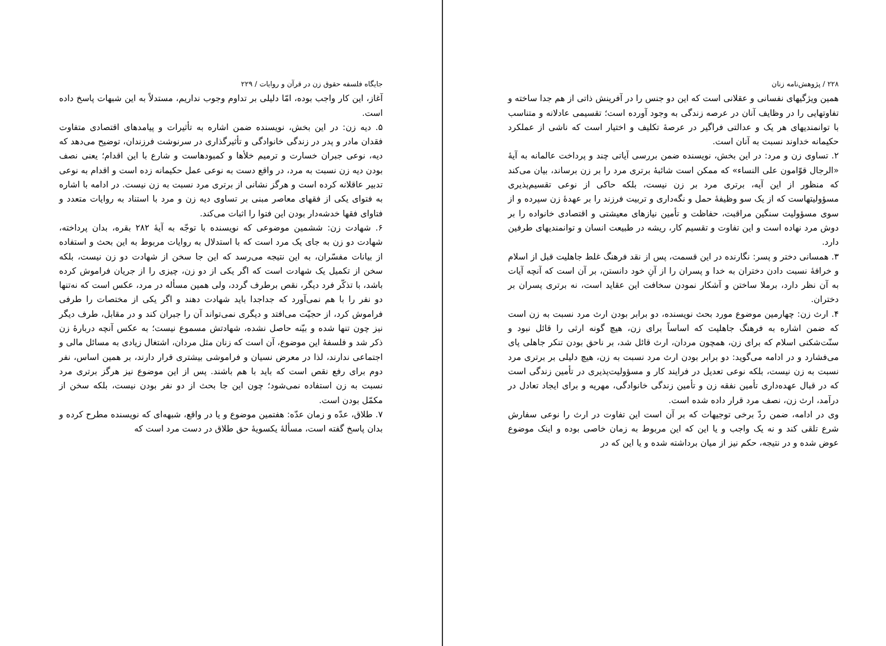جایگاه فلسفه حقوق زن در قرآن و روایات / ۲۲۹
آغاز، این کار واجب بوده، امّا دلیلی بر تداوم وجوب نداریم، مستدلاً به این شبهات پاسخ داده است.
۵. دیه زن: در این بخش، نویسنده ضمن اشاره به تأثیرات و پیامدهای اقتصادی متفاوت فقدان مادر و پدر در زندگی خانوادگی و تأثیرگذاری در سرنوشت فرزندان، توضیح می‌دهد که دیه، نوعی جبران خسارت و ترمیم خلأها و کمبودهاست و شارع با این اقدام؛ یعنی نصف بودن دیه زن نسبت به مرد، در واقع دست به نوعی عمل حکیمانه زده است و اقدام به نوعی تدبیر عاقلانه کرده است و هرگز نشانی از برتری مرد نسبت به زن نیست. در ادامه با اشاره به فتوای یکی از فقهای معاصر مبنی بر تساوی دیه زن و مرد با استناد به روایات متعدد و فتاوای فقها خدشه‌دار بودن این فتوا را اثبات می‌کند.
۶. شهادت زن: ششمین موضوعی که نویسنده با توجّه به آیهٔ ۲۸۲ بقره، بدان پرداخته، شهادت دو زن به جای یک مرد است که با استدلال به روایات مربوط به این بحث و استفاده از بیانات مفسّران، به این نتیجه می‌رسد که این جا سخن از شهادت دو زن نیست، بلکه سخن از تکمیل یک شهادت است که اگر یکی از دو زن، چیزی را از جریان فراموش کرده باشد، با تذکّر فرد دیگر، نقص برطرف گردد، ولی همین مسأله در مرد، عکس است که نه‌تنها دو نفر را با هم نمی‌آورد که جداجدا باید شهادت دهند و اگر یکی از مختصات را طرفی فراموش کرد، از حجیّت می‌افتد و دیگری نمی‌تواند آن را جبران کند و در مقابل، طرف دیگر نیز چون تنها شده و بیّنه حاصل نشده، شهادتش مسموع نیست؛ به عکس آنچه دربارهٔ زن ذکر شد و فلسفهٔ این موضوع، آن است که زنان مثل مردان، اشتغال زیادی به مسائل مالی و اجتماعی ندارند، لذا در معرض نسیان و فراموشی بیشتری قرار دارند، بر همین اساس، نفر دوم برای رفع نقص است که باید با هم باشند. پس از این موضوع نیز هرگز برتری مرد نسبت به زن استفاده نمی‌شود؛ چون این جا بحث از دو نفر بودن نیست، بلکه سخن از مکمّل بودن است.
۷. طلاق، عدّه و زمان عدّه: هفتمین موضوع و یا در واقع، شبهه‌ای که نویسنده مطرح کرده و بدان پاسخ گفته است، مسألهٔ یکسویهٔ حق طلاق در دست مرد است که
۲۲۸ / پژوهش‌نامه زنان
همین ویژگیهای نفسانی و عقلانی است که این دو جنس را در آفرینش ذاتی از هم جدا ساخته و تفاوتهایی را در وظایف آنان در عرصه زندگی به وجود آورده است؛ تقسیمی عادلانه و متناسب با توانمندیهای هر یک و عدالتی فراگیر در عرصهٔ تکلیف و اختیار است که ناشی از عملکرد حکیمانه خداوند نسبت به آنان است.
۲. تساوی زن و مرد: در این بخش، نویسنده ضمن بررسی آیاتی چند و پرداخت عالمانه به آیهٔ «الرجال قوّامون علی النساء» که ممکن است شائبهٔ برتری مرد را بر زن برساند، بیان می‌کند که منظور از این آیه، برتری مرد بر زن نیست، بلکه حاکی از نوعی تقسیم‌پذیری مسؤولیتهاست که از یک سو وظیفهٔ حمل و نگه‌داری و تربیت فرزند را بر عهدهٔ زن سپرده و از سوی مسؤولیت سنگین مراقبت، حفاظت و تأمین نیازهای معیشتی و اقتصادی خانواده را بر دوش مرد نهاده است و این تفاوت و تقسیم کار، ریشه در طبیعت انسان و توانمندیهای طرفین دارد.
۳. همسانی دختر و پسر: نگارنده در این قسمت، پس از نقد فرهنگ غلط جاهلیت قبل از اسلام و خرافهٔ نسبت دادن دختران به خدا و پسران را از آنِ خود دانستن، بر آن است که آنچه آیات به آن نظر دارد، برملا ساختن و آشکار نمودن سخافت این عقاید است، نه برتری پسران بر دختران.
۴. ارث زن: چهارمین موضوع مورد بحث نویسنده، دو برابر بودن ارث مرد نسبت به زن است که ضمن اشاره به فرهنگ جاهلیت که اساساً برای زن، هیچ گونه ارثی را قائل نبود و سنّت‌شکنی اسلام که برای زن، همچون مردان، ارث قائل شد، بر ناحق بودن تنکر جاهلی پای می‌فشارد و در ادامه می‌گوید: دو برابر بودن ارث مرد نسبت به زن، هیچ دلیلی بر برتری مرد نسبت به زن نیست، بلکه نوعی تعدیل در فرایند کار و مسؤولیت‌پذیری در تأمین زندگی است که در قبال عهده‌داری تأمین نفقه زن و تأمین زندگی خانوادگی، مهریه و برای ایجاد تعادل در درآمد، ارث زن، نصف مرد قرار داده شده است.
وی در ادامه، ضمن ردّ برخی توجیهات که بر آن است این تفاوت در ارث را نوعی سفارش شرع تلقی کند و نه یک واجب و یا این که این مربوط به زمان خاصی بوده و اینک موضوع عوض شده و در نتیجه، حکم نیز از میان برداشته شده و یا این که در